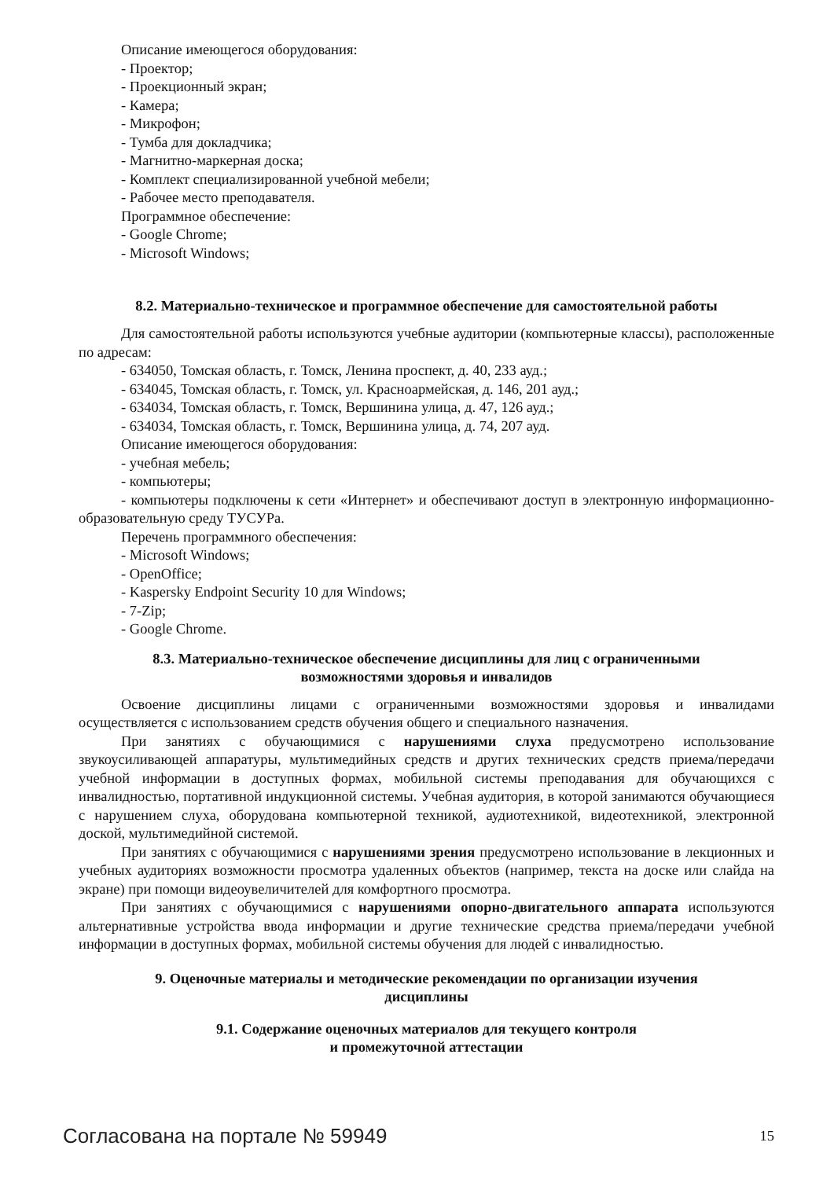Описание имеющегося оборудования:
- Проектор;
- Проекционный экран;
- Камера;
- Микрофон;
- Тумба для докладчика;
- Магнитно-маркерная доска;
- Комплект специализированной учебной мебели;
- Рабочее место преподавателя.
Программное обеспечение:
- Google Chrome;
- Microsoft Windows;
8.2. Материально-техническое и программное обеспечение для самостоятельной работы
Для самостоятельной работы используются учебные аудитории (компьютерные классы), расположенные по адресам:
- 634050, Томская область, г. Томск, Ленина проспект, д. 40, 233 ауд.;
- 634045, Томская область, г. Томск, ул. Красноармейская, д. 146, 201 ауд.;
- 634034, Томская область, г. Томск, Вершинина улица, д. 47, 126 ауд.;
- 634034, Томская область, г. Томск, Вершинина улица, д. 74, 207 ауд.
Описание имеющегося оборудования:
- учебная мебель;
- компьютеры;
- компьютеры подключены к сети «Интернет» и обеспечивают доступ в электронную информационно-образовательную среду ТУСУРа.
Перечень программного обеспечения:
- Microsoft Windows;
- OpenOffice;
- Kaspersky Endpoint Security 10 для Windows;
- 7-Zip;
- Google Chrome.
8.3. Материально-техническое обеспечение дисциплины для лиц с ограниченными
возможностями здоровья и инвалидов
Освоение дисциплины лицами с ограниченными возможностями здоровья и инвалидами осуществляется с использованием средств обучения общего и специального назначения.
При занятиях с обучающимися с нарушениями слуха предусмотрено использование звукоусиливающей аппаратуры, мультимедийных средств и других технических средств приема/передачи учебной информации в доступных формах, мобильной системы преподавания для обучающихся с инвалидностью, портативной индукционной системы. Учебная аудитория, в которой занимаются обучающиеся с нарушением слуха, оборудована компьютерной техникой, аудиотехникой, видеотехникой, электронной доской, мультимедийной системой.
При занятиях с обучающимися с нарушениями зрения предусмотрено использование в лекционных и учебных аудиториях возможности просмотра удаленных объектов (например, текста на доске или слайда на экране) при помощи видеоувеличителей для комфортного просмотра.
При занятиях с обучающимися с нарушениями опорно-двигательного аппарата используются альтернативные устройства ввода информации и другие технические средства приема/передачи учебной информации в доступных формах, мобильной системы обучения для людей с инвалидностью.
9. Оценочные материалы и методические рекомендации по организации изучения
дисциплины
9.1. Содержание оценочных материалов для текущего контроля
и промежуточной аттестации
Согласована на портале № 59949 15